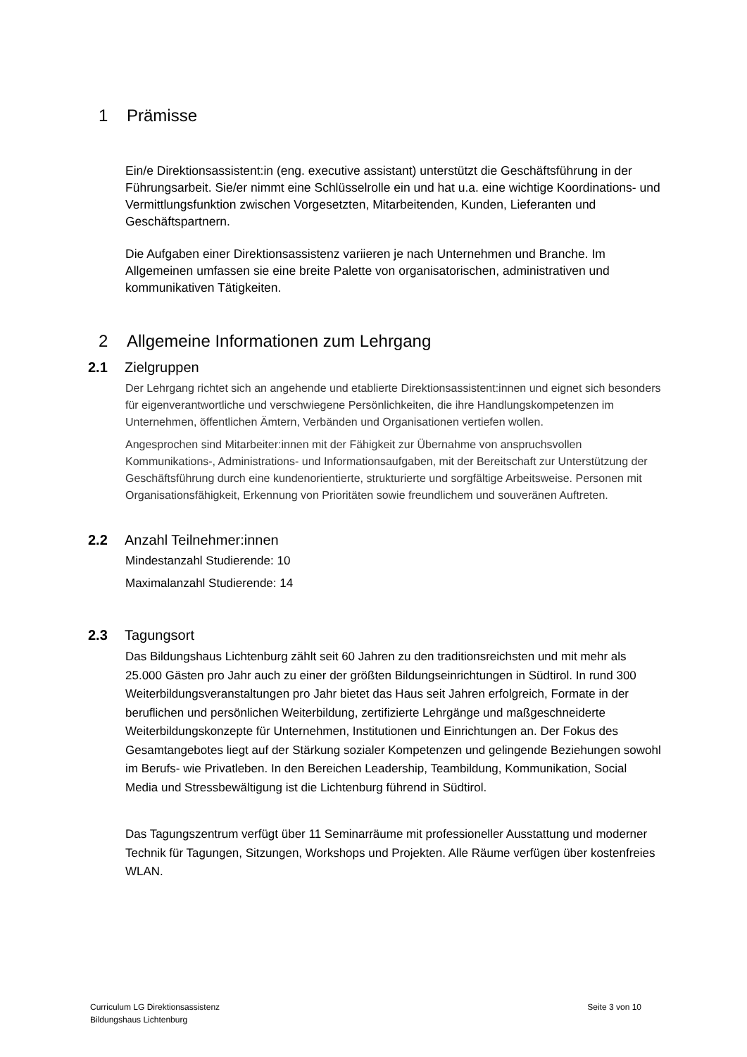1 Prämisse
Ein/e Direktionsassistent:in (eng. executive assistant) unterstützt die Geschäftsführung in der Führungsarbeit. Sie/er nimmt eine Schlüsselrolle ein und hat u.a. eine wichtige Koordinations- und Vermittlungsfunktion zwischen Vorgesetzten, Mitarbeitenden, Kunden, Lieferanten und Geschäftspartnern.
Die Aufgaben einer Direktionsassistenz variieren je nach Unternehmen und Branche. Im Allgemeinen umfassen sie eine breite Palette von organisatorischen, administrativen und kommunikativen Tätigkeiten.
2 Allgemeine Informationen zum Lehrgang
2.1 Zielgruppen
Der Lehrgang richtet sich an angehende und etablierte Direktionsassistent:innen und eignet sich besonders für eigenverantwortliche und verschwiegene Persönlichkeiten, die ihre Handlungskompetenzen im Unternehmen, öffentlichen Ämtern, Verbänden und Organisationen vertiefen wollen.
Angesprochen sind Mitarbeiter:innen mit der Fähigkeit zur Übernahme von anspruchsvollen Kommunikations-, Administrations- und Informationsaufgaben, mit der Bereitschaft zur Unterstützung der Geschäftsführung durch eine kundenorientierte, strukturierte und sorgfältige Arbeitsweise. Personen mit Organisationsfähigkeit, Erkennung von Prioritäten sowie freundlichem und souveränen Auftreten.
2.2 Anzahl Teilnehmer:innen
Mindestanzahl Studierende: 10
Maximalanzahl Studierende: 14
2.3 Tagungsort
Das Bildungshaus Lichtenburg zählt seit 60 Jahren zu den traditionsreichsten und mit mehr als 25.000 Gästen pro Jahr auch zu einer der größten Bildungseinrichtungen in Südtirol. In rund 300 Weiterbildungsveranstaltungen pro Jahr bietet das Haus seit Jahren erfolgreich, Formate in der beruflichen und persönlichen Weiterbildung, zertifizierte Lehrgänge und maßgeschneiderte Weiterbildungskonzepte für Unternehmen, Institutionen und Einrichtungen an. Der Fokus des Gesamtangebotes liegt auf der Stärkung sozialer Kompetenzen und gelingende Beziehungen sowohl im Berufs- wie Privatleben. In den Bereichen Leadership, Teambildung, Kommunikation, Social Media und Stressbewältigung ist die Lichtenburg führend in Südtirol.
Das Tagungszentrum verfügt über 11 Seminarräume mit professioneller Ausstattung und moderner Technik für Tagungen, Sitzungen, Workshops und Projekten. Alle Räume verfügen über kostenfreies WLAN.
Curriculum LG Direktionsassistenz
Bildungshaus Lichtenburg
Seite 3 von 10